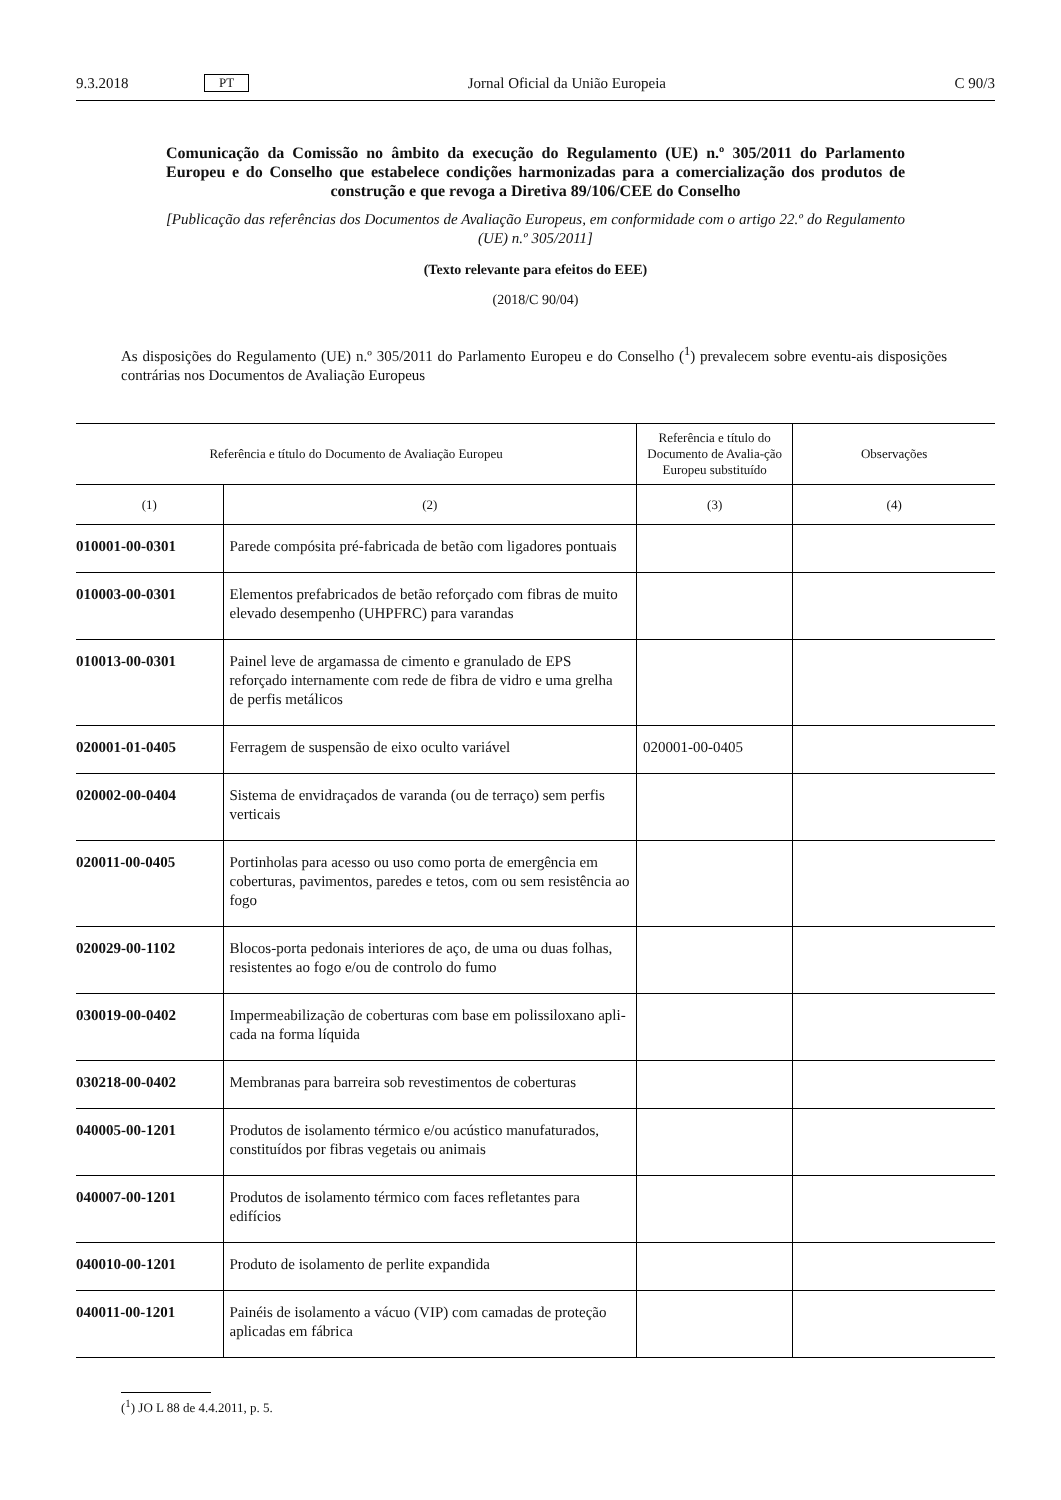9.3.2018 PT Jornal Oficial da União Europeia C 90/3
Comunicação da Comissão no âmbito da execução do Regulamento (UE) n.º 305/2011 do Parlamento Europeu e do Conselho que estabelece condições harmonizadas para a comercialização dos produtos de construção e que revoga a Diretiva 89/106/CEE do Conselho
[Publicação das referências dos Documentos de Avaliação Europeus, em conformidade com o artigo 22.º do Regulamento (UE) n.º 305/2011]
(Texto relevante para efeitos do EEE)
(2018/C 90/04)
As disposições do Regulamento (UE) n.º 305/2011 do Parlamento Europeu e do Conselho (<sup>1</sup>) prevalecem sobre eventu-ais disposições contrárias nos Documentos de Avaliação Europeus
| Referência e título do Documento de Avaliação Europeu | | Referência e título do Documento de Avalia-ção Europeu substituído | Observações |
| --- | --- | --- | --- |
| (1) | (2) | (3) | (4) |
| 010001-00-0301 | Parede compósita pré-fabricada de betão com ligadores pontuais | | |
| 010003-00-0301 | Elementos prefabricados de betão reforçado com fibras de muito elevado desempenho (UHPFRC) para varandas | | |
| 010013-00-0301 | Painel leve de argamassa de cimento e granulado de EPS reforçado internamente com rede de fibra de vidro e uma grelha de perfis metálicos | | |
| 020001-01-0405 | Ferragem de suspensão de eixo oculto variável | 020001-00-0405 | |
| 020002-00-0404 | Sistema de envidraçados de varanda (ou de terraço) sem perfis verticais | | |
| 020011-00-0405 | Portinholas para acesso ou uso como porta de emergência em coberturas, pavimentos, paredes e tetos, com ou sem resistência ao fogo | | |
| 020029-00-1102 | Blocos-porta pedonais interiores de aço, de uma ou duas folhas, resistentes ao fogo e/ou de controlo do fumo | | |
| 030019-00-0402 | Impermeabilização de coberturas com base em polissiloxano apli-cada na forma líquida | | |
| 030218-00-0402 | Membranas para barreira sob revestimentos de coberturas | | |
| 040005-00-1201 | Produtos de isolamento térmico e/ou acústico manufaturados, constituídos por fibras vegetais ou animais | | |
| 040007-00-1201 | Produtos de isolamento térmico com faces refletantes para edifícios | | |
| 040010-00-1201 | Produto de isolamento de perlite expandida | | |
| 040011-00-1201 | Painéis de isolamento a vácuo (VIP) com camadas de proteção aplicadas em fábrica | | |
(<sup>1</sup>) JO L 88 de 4.4.2011, p. 5.